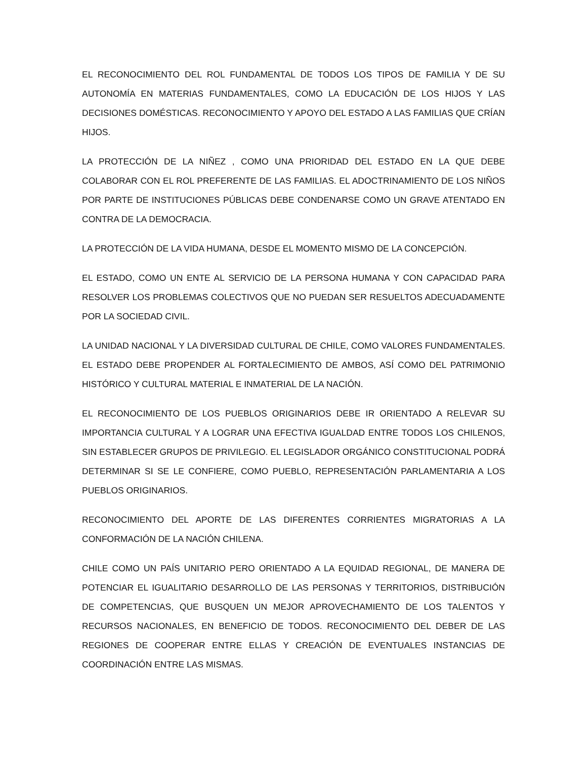EL RECONOCIMIENTO DEL ROL FUNDAMENTAL DE TODOS LOS TIPOS DE FAMILIA Y DE SU AUTONOMÍA EN MATERIAS FUNDAMENTALES, COMO LA EDUCACIÓN DE LOS HIJOS Y LAS DECISIONES DOMÉSTICAS. RECONOCIMIENTO Y APOYO DEL ESTADO A LAS FAMILIAS QUE CRÍAN HIJOS.
LA PROTECCIÓN DE LA NIÑEZ , COMO UNA PRIORIDAD DEL ESTADO EN LA QUE DEBE COLABORAR CON EL ROL PREFERENTE DE LAS FAMILIAS. EL ADOCTRINAMIENTO DE LOS NIÑOS POR PARTE DE INSTITUCIONES PÚBLICAS DEBE CONDENARSE COMO UN GRAVE ATENTADO EN CONTRA DE LA DEMOCRACIA.
LA PROTECCIÓN DE LA VIDA HUMANA, DESDE EL MOMENTO MISMO DE LA CONCEPCIÓN.
EL ESTADO, COMO UN ENTE AL SERVICIO DE LA PERSONA HUMANA Y CON CAPACIDAD PARA RESOLVER LOS PROBLEMAS COLECTIVOS QUE NO PUEDAN SER RESUELTOS ADECUADAMENTE POR LA SOCIEDAD CIVIL.
LA UNIDAD NACIONAL Y LA DIVERSIDAD CULTURAL DE CHILE, COMO VALORES FUNDAMENTALES. EL ESTADO DEBE PROPENDER AL FORTALECIMIENTO DE AMBOS, ASÍ COMO DEL PATRIMONIO HISTÓRICO Y CULTURAL MATERIAL E INMATERIAL DE LA NACIÓN.
EL RECONOCIMIENTO DE LOS PUEBLOS ORIGINARIOS DEBE IR ORIENTADO A RELEVAR SU IMPORTANCIA CULTURAL Y A LOGRAR UNA EFECTIVA IGUALDAD ENTRE TODOS LOS CHILENOS, SIN ESTABLECER GRUPOS DE PRIVILEGIO. EL LEGISLADOR ORGÁNICO CONSTITUCIONAL PODRÁ DETERMINAR SI SE LE CONFIERE, COMO PUEBLO, REPRESENTACIÓN PARLAMENTARIA A LOS PUEBLOS ORIGINARIOS.
RECONOCIMIENTO DEL APORTE DE LAS DIFERENTES CORRIENTES MIGRATORIAS A LA CONFORMACIÓN DE LA NACIÓN CHILENA.
CHILE COMO UN PAÍS UNITARIO PERO ORIENTADO A LA EQUIDAD REGIONAL, DE MANERA DE POTENCIAR EL IGUALITARIO DESARROLLO DE LAS PERSONAS Y TERRITORIOS, DISTRIBUCIÓN DE COMPETENCIAS, QUE BUSQUEN UN MEJOR APROVECHAMIENTO DE LOS TALENTOS Y RECURSOS NACIONALES, EN BENEFICIO DE TODOS. RECONOCIMIENTO DEL DEBER DE LAS REGIONES DE COOPERAR ENTRE ELLAS Y CREACIÓN DE EVENTUALES INSTANCIAS DE COORDINACIÓN ENTRE LAS MISMAS.